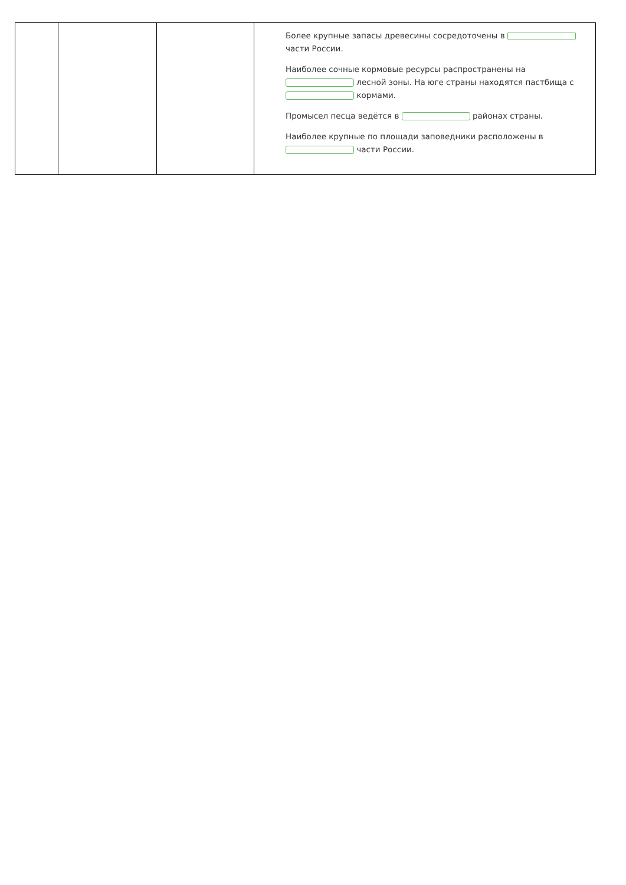| | | | Более крупные запасы древесины сосредоточены в части России. Наиболее сочные кормовые ресурсы распространены на лесной зоны. На юге страны находятся пастбища с кормами. Промысел песца ведётся в районах страны. Наиболее крупные по площади заповедники расположены в части России. |